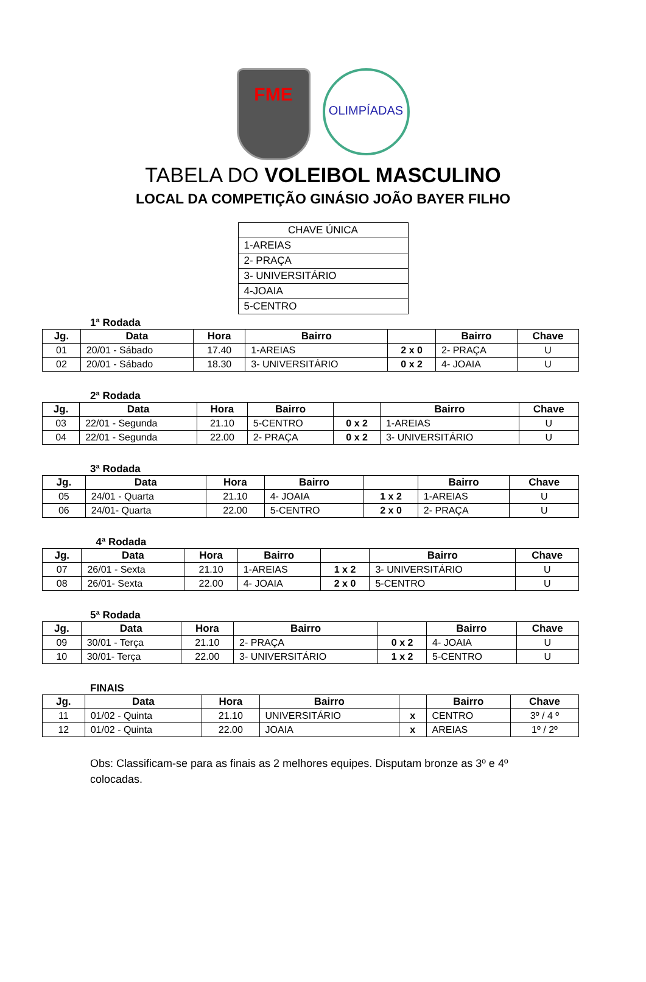FME
OLIMPÍADAS
TABELA DO VOLEIBOL MASCULINO
LOCAL DA COMPETIÇÃO GINÁSIO JOÃO BAYER FILHO
| CHAVE ÚNICA |
| 1-AREIAS |
| 2- PRAÇA |
| 3- UNIVERSITÁRIO |
| 4-JOAIA |
| 5-CENTRO |
1ª Rodada
| Jg. | Data | Hora | Bairro | | Bairro | Chave |
| --- | --- | --- | --- | --- | --- | --- |
| 01 | 20/01 - Sábado | 17.40 | 1-AREIAS | 2 x 0 | 2- PRAÇA | U |
| 02 | 20/01 - Sábado | 18.30 | 3- UNIVERSITÁRIO | 0 x 2 | 4- JOAIA | U |
2ª Rodada
| Jg. | Data | Hora | Bairro | | Bairro | Chave |
| --- | --- | --- | --- | --- | --- | --- |
| 03 | 22/01 - Segunda | 21.10 | 5-CENTRO | 0 x 2 | 1-AREIAS | U |
| 04 | 22/01 - Segunda | 22.00 | 2- PRAÇA | 0 x 2 | 3- UNIVERSITÁRIO | U |
3ª Rodada
| Jg. | Data | Hora | Bairro | | Bairro | Chave |
| --- | --- | --- | --- | --- | --- | --- |
| 05 | 24/01 - Quarta | 21.10 | 4- JOAIA | 1 x 2 | 1-AREIAS | U |
| 06 | 24/01- Quarta | 22.00 | 5-CENTRO | 2 x 0 | 2- PRAÇA | U |
4ª Rodada
| Jg. | Data | Hora | Bairro | | Bairro | Chave |
| --- | --- | --- | --- | --- | --- | --- |
| 07 | 26/01 - Sexta | 21.10 | 1-AREIAS | 1 x 2 | 3- UNIVERSITÁRIO | U |
| 08 | 26/01- Sexta | 22.00 | 4- JOAIA | 2 x 0 | 5-CENTRO | U |
5ª Rodada
| Jg. | Data | Hora | Bairro | | Bairro | Chave |
| --- | --- | --- | --- | --- | --- | --- |
| 09 | 30/01 - Terça | 21.10 | 2- PRAÇA | 0 x 2 | 4- JOAIA | U |
| 10 | 30/01- Terça | 22.00 | 3- UNIVERSITÁRIO | 1 x 2 | 5-CENTRO | U |
FINAIS
| Jg. | Data | Hora | Bairro | | Bairro | Chave |
| --- | --- | --- | --- | --- | --- | --- |
| 11 | 01/02 - Quinta | 21.10 | UNIVERSITÁRIO | x | CENTRO | 3º / 4 º |
| 12 | 01/02 - Quinta | 22.00 | JOAIA | x | AREIAS | 1º / 2º |
Obs: Classificam-se para as finais as 2 melhores equipes. Disputam bronze as 3º e 4º colocadas.